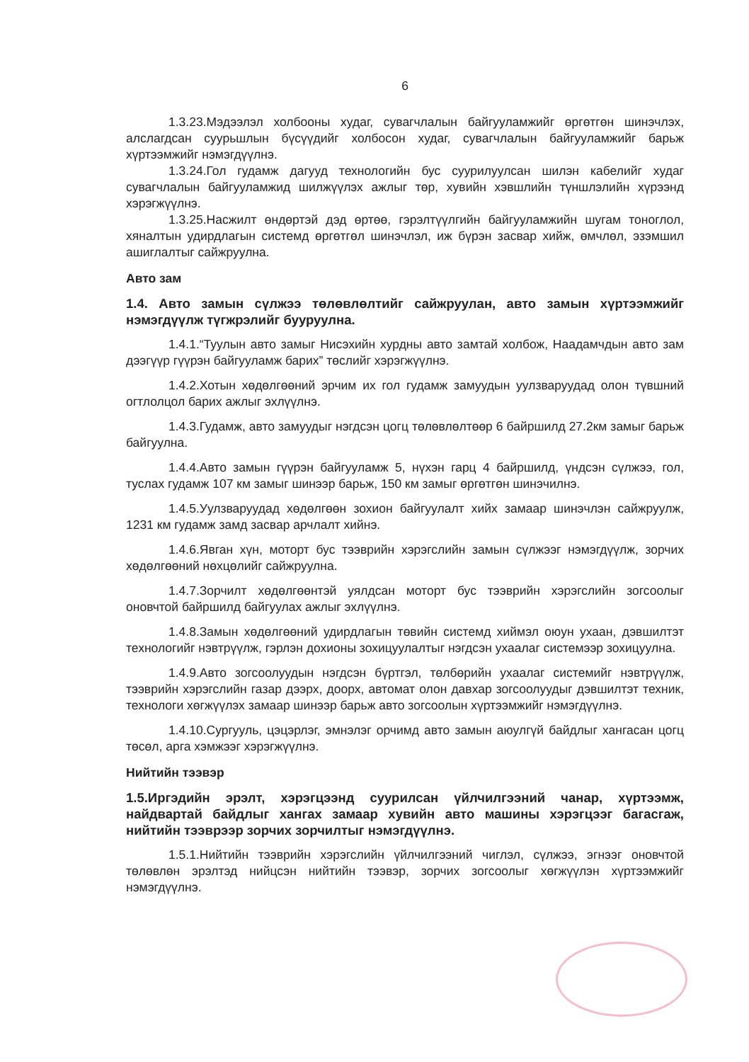6
1.3.23.Мэдээлэл холбооны худаг, сувагчлалын байгууламжийг өргөтгөн шинэчлэх, алслагдсан суурьшлын бүсүүдийг холбосон худаг, сувагчлалын байгууламжийг барьж хүртээмжийг нэмэгдүүлнэ.
1.3.24.Гол гудамж дагууд технологийн бус суурилуулсан шилэн кабелийг худаг сувагчлалын байгууламжид шилжүүлэх ажлыг төр, хувийн хэвшлийн түншлэлийн хүрээнд хэрэгжүүлнэ.
1.3.25.Насжилт өндөртэй дэд өртөө, гэрэлтүүлгийн байгууламжийн шугам тоноглол, хяналтын удирдлагын системд өргөтгөл шинэчлэл, иж бүрэн засвар хийж, өмчлөл, эзэмшил ашиглалтыг сайжруулна.
Авто зам
1.4. Авто замын сүлжээ төлөвлөлтийг сайжруулан, авто замын хүртээмжийг нэмэгдүүлж түгжрэлийг бууруулна.
1.4.1.“Туулын авто замыг Нисэхийн хурдны авто замтай холбож, Наадамчдын авто зам дээгүүр гүүрэн байгууламж барих” төслийг хэрэгжүүлнэ.
1.4.2.Хотын хөдөлгөөний эрчим их гол гудамж замуудын уулзваруудад олон түвшний огтлолцол барих ажлыг эхлүүлнэ.
1.4.3.Гудамж, авто замуудыг нэгдсэн цогц төлөвлөлтөөр 6 байршилд 27.2км замыг барьж байгуулна.
1.4.4.Авто замын гүүрэн байгууламж 5, нүхэн гарц 4 байршилд, үндсэн сүлжээ, гол, туслах гудамж 107 км замыг шинээр барьж, 150 км замыг өргөтгөн шинэчилнэ.
1.4.5.Уулзваруудад хөдөлгөөн зохион байгуулалт хийх замаар шинэчлэн сайжруулж, 1231 км гудамж замд засвар арчлалт хийнэ.
1.4.6.Явган хүн, моторт бус тээврийн хэрэгслийн замын сүлжээг нэмэгдүүлж, зорчих хөдөлгөөний нөхцөлийг сайжруулна.
1.4.7.Зорчилт хөдөлгөөнтэй уялдсан моторт бус тээврийн хэрэгслийн зогсоолыг оновчтой байршилд байгуулах ажлыг эхлүүлнэ.
1.4.8.Замын хөдөлгөөний удирдлагын төвийн системд хиймэл оюун ухаан, дэвшилтэт технологийг нэвтрүүлж, гэрлэн дохионы зохицуулалтыг нэгдсэн ухаалаг системээр зохицуулна.
1.4.9.Авто зогсоолуудын нэгдсэн бүртгэл, төлбөрийн ухаалаг системийг нэвтрүүлж, тээврийн хэрэгслийн газар дээрх, доорх, автомат олон давхар зогсоолуудыг дэвшилтэт техник, технологи хөгжүүлэх замаар шинээр барьж авто зогсоолын хүртээмжийг нэмэгдүүлнэ.
1.4.10.Сургууль, цэцэрлэг, эмнэлэг орчимд авто замын аюулгүй байдлыг хангасан цогц төсөл, арга хэмжээг хэрэгжүүлнэ.
Нийтийн тээвэр
1.5.Иргэдийн эрэлт, хэрэгцээнд суурилсан үйлчилгээний чанар, хүртээмж, найдвартай байдлыг хангах замаар хувийн авто машины хэрэгцээг багасгаж, нийтийн тээврээр зорчих зорчилтыг нэмэгдүүлнэ.
1.5.1.Нийтийн тээврийн хэрэгслийн үйлчилгээний чиглэл, сүлжээ, эгнээг оновчтой төлөвлөн эрэлтэд нийцсэн нийтийн тээвэр, зорчих зогсоолыг хөгжүүлэн хүртээмжийг нэмэгдүүлнэ.